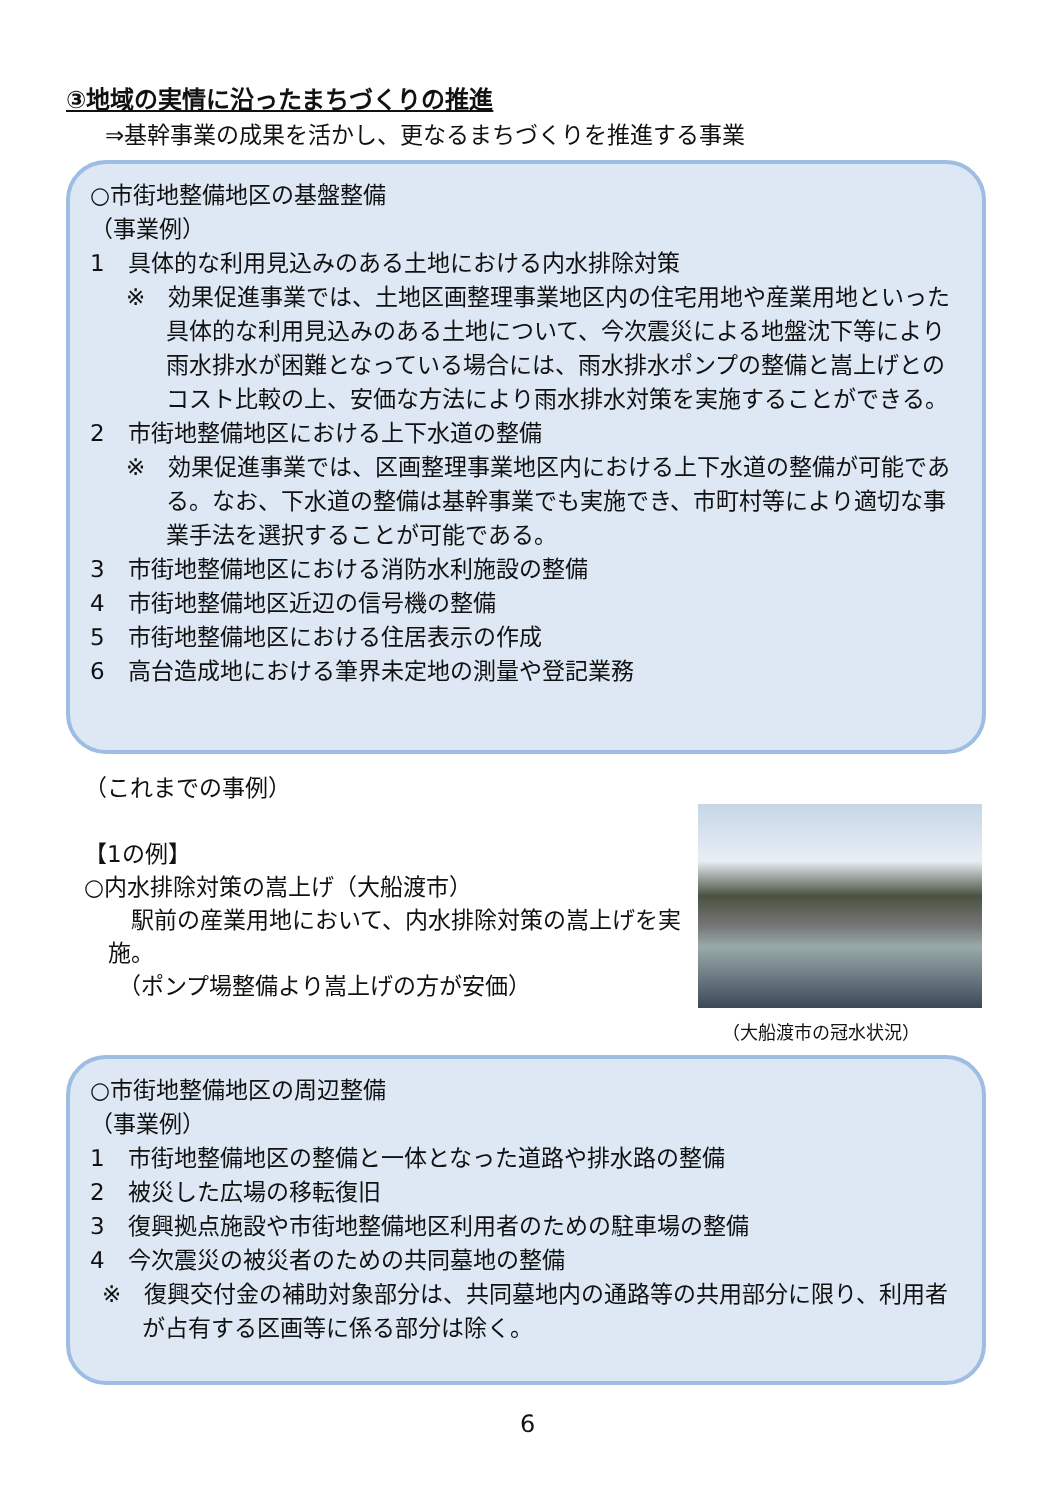③地域の実情に沿ったまちづくりの推進
⇒基幹事業の成果を活かし、更なるまちづくりを推進する事業
○市街地整備地区の基盤整備
（事業例）
1　具体的な利用見込みのある土地における内水排除対策
※　効果促進事業では、土地区画整理事業地区内の住宅用地や産業用地といった具体的な利用見込みのある土地について、今次震災による地盤沈下等により雨水排水が困難となっている場合には、雨水排水ポンプの整備と嵩上げとのコスト比較の上、安価な方法により雨水排水対策を実施することができる。
2　市街地整備地区における上下水道の整備
※　効果促進事業では、区画整理事業地区内における上下水道の整備が可能である。なお、下水道の整備は基幹事業でも実施でき、市町村等により適切な事業手法を選択することが可能である。
3　市街地整備地区における消防水利施設の整備
4　市街地整備地区近辺の信号機の整備
5　市街地整備地区における住居表示の作成
6　高台造成地における筆界未定地の測量や登記業務
（これまでの事例）
【1の例】
○内水排除対策の嵩上げ（大船渡市）
　駅前の産業用地において、内水排除対策の嵩上げを実施。
（ポンプ場整備より嵩上げの方が安価）
（大船渡市の冠水状況）
○市街地整備地区の周辺整備
（事業例）
1　市街地整備地区の整備と一体となった道路や排水路の整備
2　被災した広場の移転復旧
3　復興拠点施設や市街地整備地区利用者のための駐車場の整備
4　今次震災の被災者のための共同墓地の整備
※　復興交付金の補助対象部分は、共同墓地内の通路等の共用部分に限り、利用者が占有する区画等に係る部分は除く。
6